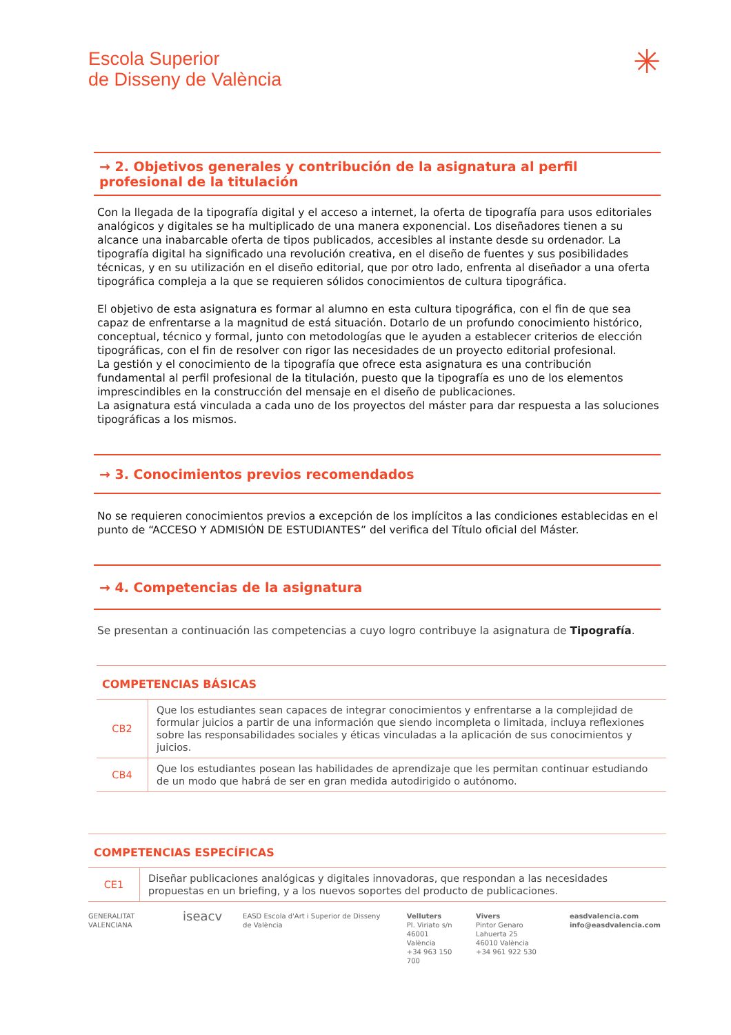Escola Superior
de Disseny de València
✳
→ 2. Objetivos generales y contribución de la asignatura al perfil profesional de la titulación
Con la llegada de la tipografía digital y el acceso a internet, la oferta de tipografía para usos editoriales analógicos y digitales se ha multiplicado de una manera exponencial. Los diseñadores tienen a su alcance una inabarcable oferta de tipos publicados, accesibles al instante desde su ordenador. La tipografía digital ha significado una revolución creativa, en el diseño de fuentes y sus posibilidades técnicas, y en su utilización en el diseño editorial, que por otro lado, enfrenta al diseñador a una oferta tipográfica compleja a la que se requieren sólidos conocimientos de cultura tipográfica.
El objetivo de esta asignatura es formar al alumno en esta cultura tipográfica, con el fin de que sea capaz de enfrentarse a la magnitud de está situación. Dotarlo de un profundo conocimiento histórico, conceptual, técnico y formal, junto con metodologías que le ayuden a establecer criterios de elección tipográficas, con el fin de resolver con rigor las necesidades de un proyecto editorial profesional.
La gestión y el conocimiento de la tipografía que ofrece esta asignatura es una contribución fundamental al perfil profesional de la titulación, puesto que la tipografía es uno de los elementos imprescindibles en la construcción del mensaje en el diseño de publicaciones.
La asignatura está vinculada a cada uno de los proyectos del máster para dar respuesta a las soluciones tipográficas a los mismos.
→ 3. Conocimientos previos recomendados
No se requieren conocimientos previos a excepción de los implícitos a las condiciones establecidas en el punto de “ACCESO Y ADMISIÓN DE ESTUDIANTES” del verifica del Título oficial del Máster.
→ 4. Competencias de la asignatura
Se presentan a continuación las competencias a cuyo logro contribuye la asignatura de Tipografía.
| COMPETENCIAS BÁSICAS | |
| CB2 | Que los estudiantes sean capaces de integrar conocimientos y enfrentarse a la complejidad de formular juicios a partir de una información que siendo incompleta o limitada, incluya reflexiones sobre las responsabilidades sociales y éticas vinculadas a la aplicación de sus conocimientos y juicios. |
| CB4 | Que los estudiantes posean las habilidades de aprendizaje que les permitan continuar estudiando de un modo que habrá de ser en gran medida autodirigido o autónomo. |
| COMPETENCIAS ESPECÍFICAS | |
| CE1 | Diseñar publicaciones analógicas y digitales innovadoras, que respondan a las necesidades propuestas en un briefing, y a los nuevos soportes del producto de publicaciones. |
GENERALITAT VALENCIANA
iseacv
EASD Escola d'Art i Superior de Disseny de València
Velluters
Pl. Viriato s/n
46001 València
+34 963 150 700
Vivers
Pintor Genaro Lahuerta 25
46010 València
+34 961 922 530
easdvalencia.com
info@easdvalencia.com